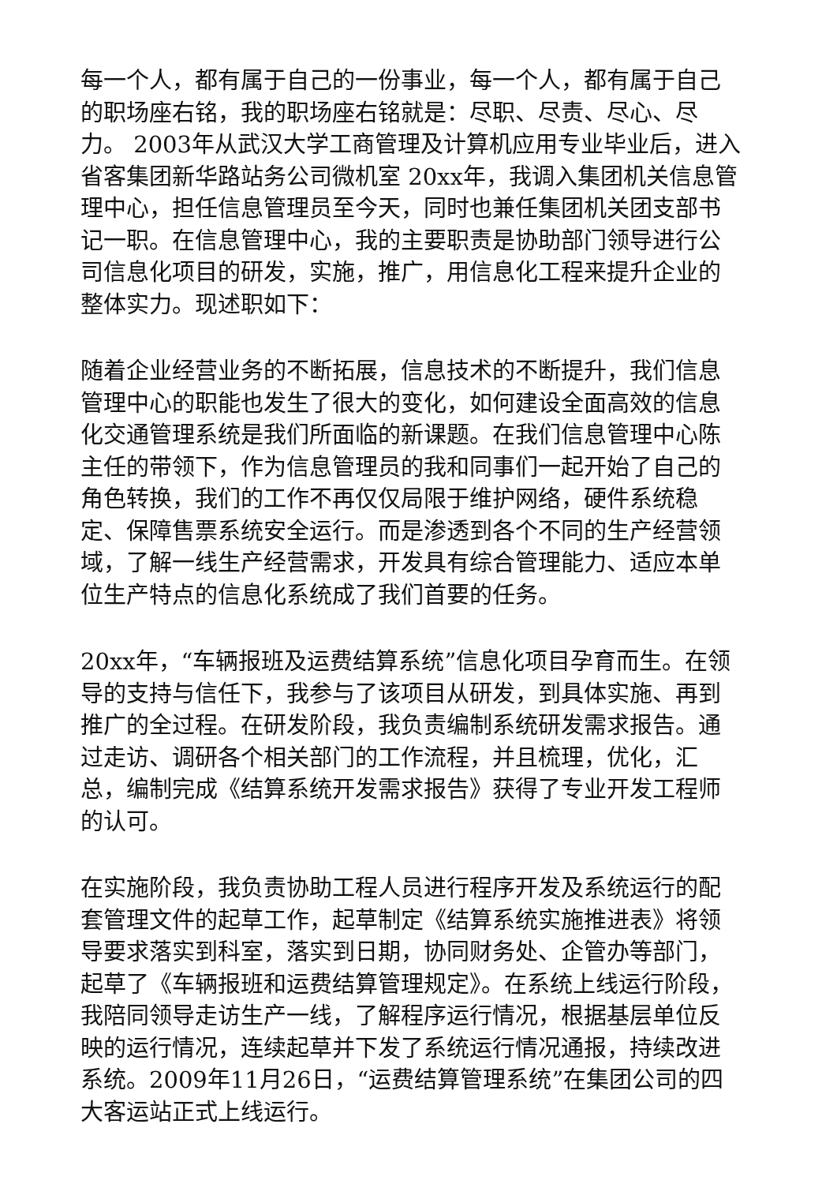每一个人，都有属于自己的一份事业，每一个人，都有属于自己的职场座右铭，我的职场座右铭就是：尽职、尽责、尽心、尽力。 2003年从武汉大学工商管理及计算机应用专业毕业后，进入省客集团新华路站务公司微机室 20xx年，我调入集团机关信息管理中心，担任信息管理员至今天，同时也兼任集团机关团支部书记一职。在信息管理中心，我的主要职责是协助部门领导进行公司信息化项目的研发，实施，推广，用信息化工程来提升企业的整体实力。现述职如下：
随着企业经营业务的不断拓展，信息技术的不断提升，我们信息管理中心的职能也发生了很大的变化，如何建设全面高效的信息化交通管理系统是我们所面临的新课题。在我们信息管理中心陈主任的带领下，作为信息管理员的我和同事们一起开始了自己的角色转换，我们的工作不再仅仅局限于维护网络，硬件系统稳定、保障售票系统安全运行。而是渗透到各个不同的生产经营领域，了解一线生产经营需求，开发具有综合管理能力、适应本单位生产特点的信息化系统成了我们首要的任务。
20xx年，“车辆报班及运费结算系统”信息化项目孕育而生。在领导的支持与信任下，我参与了该项目从研发，到具体实施、再到推广的全过程。在研发阶段，我负责编制系统研发需求报告。通过走访、调研各个相关部门的工作流程，并且梳理，优化，汇总，编制完成《结算系统开发需求报告》获得了专业开发工程师的认可。
在实施阶段，我负责协助工程人员进行程序开发及系统运行的配套管理文件的起草工作，起草制定《结算系统实施推进表》将领导要求落实到科室，落实到日期，协同财务处、企管办等部门，起草了《车辆报班和运费结算管理规定》。在系统上线运行阶段，我陪同领导走访生产一线，了解程序运行情况，根据基层单位反映的运行情况，连续起草并下发了系统运行情况通报，持续改进系统。2009年11月26日，“运费结算管理系统”在集团公司的四大客运站正式上线运行。